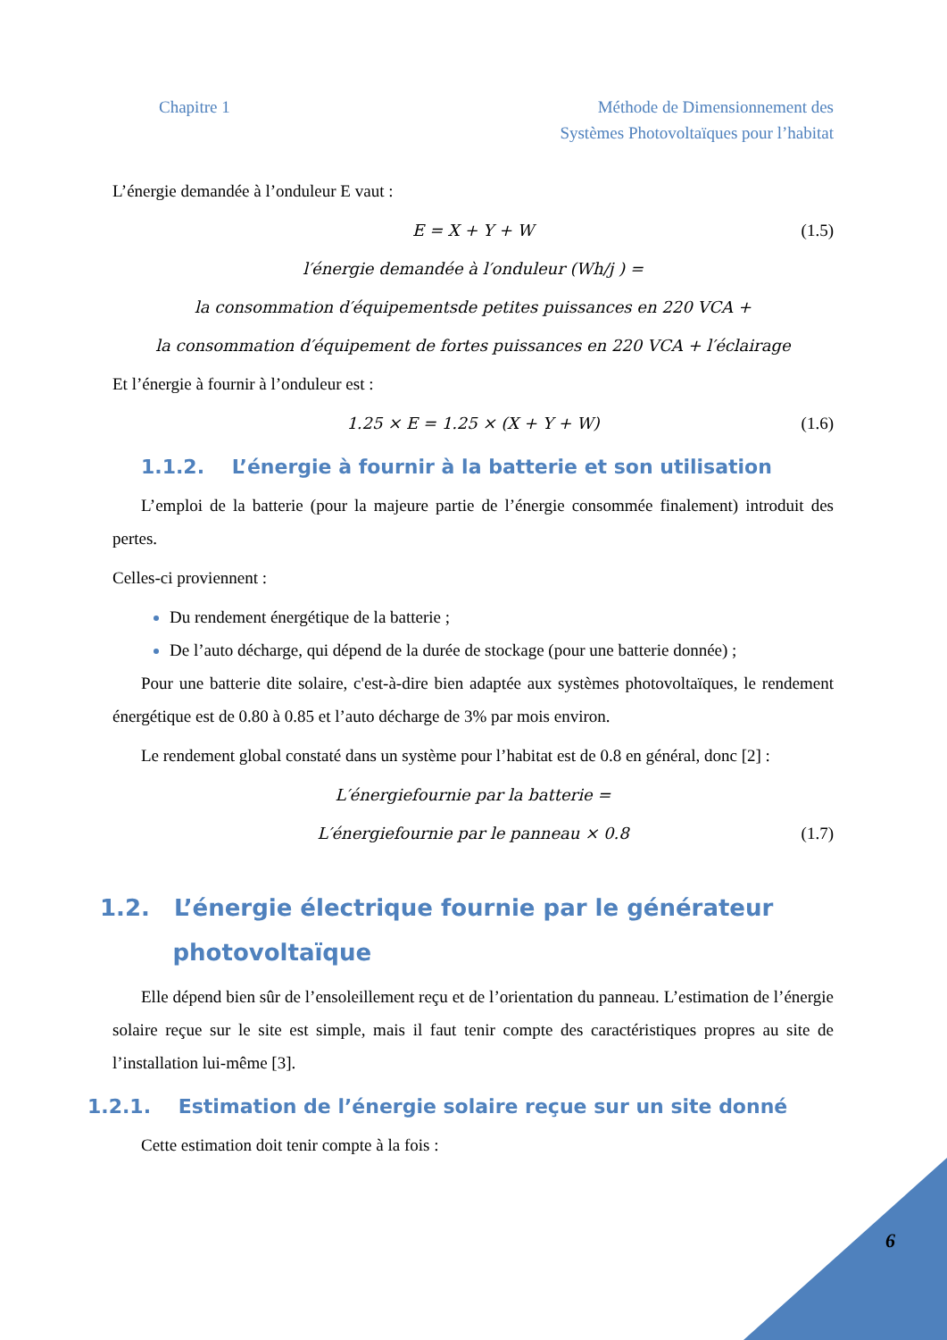Chapitre 1 Méthode de Dimensionnement des
Systèmes Photovoltaïques pour l’habitat
L’énergie demandée à l’onduleur E vaut :
E = X + Y + W (1.5)
l′énergie demandée à l′onduleur (Wh/j ) =
la consommation d′équipementsde petites puissances en 220 VCA +
la consommation d′équipement de fortes puissances en 220 VCA + l′éclairage
Et l’énergie à fournir à l’onduleur est :
1.25 × E = 1.25 × (X + Y + W) (1.6)
1.1.2. L’énergie à fournir à la batterie et son utilisation
L’emploi de la batterie (pour la majeure partie de l’énergie consommée finalement) introduit des pertes.
Celles-ci proviennent :
Du rendement énergétique de la batterie ;
De l’auto décharge, qui dépend de la durée de stockage (pour une batterie donnée) ;
Pour une batterie dite solaire, c'est-à-dire bien adaptée aux systèmes photovoltaïques, le rendement énergétique est de 0.80 à 0.85 et l’auto décharge de 3% par mois environ.
Le rendement global constaté dans un système pour l’habitat est de 0.8 en général, donc [2] :
L′énergiefournie par la batterie =
L′énergiefournie par le panneau × 0.8 (1.7)
1.2. L’énergie électrique fournie par le générateur
photovoltaïque
Elle dépend bien sûr de l’ensoleillement reçu et de l’orientation du panneau. L’estimation de l’énergie solaire reçue sur le site est simple, mais il faut tenir compte des caractéristiques propres au site de l’installation lui-même [3].
1.2.1. Estimation de l’énergie solaire reçue sur un site donné
Cette estimation doit tenir compte à la fois :
6